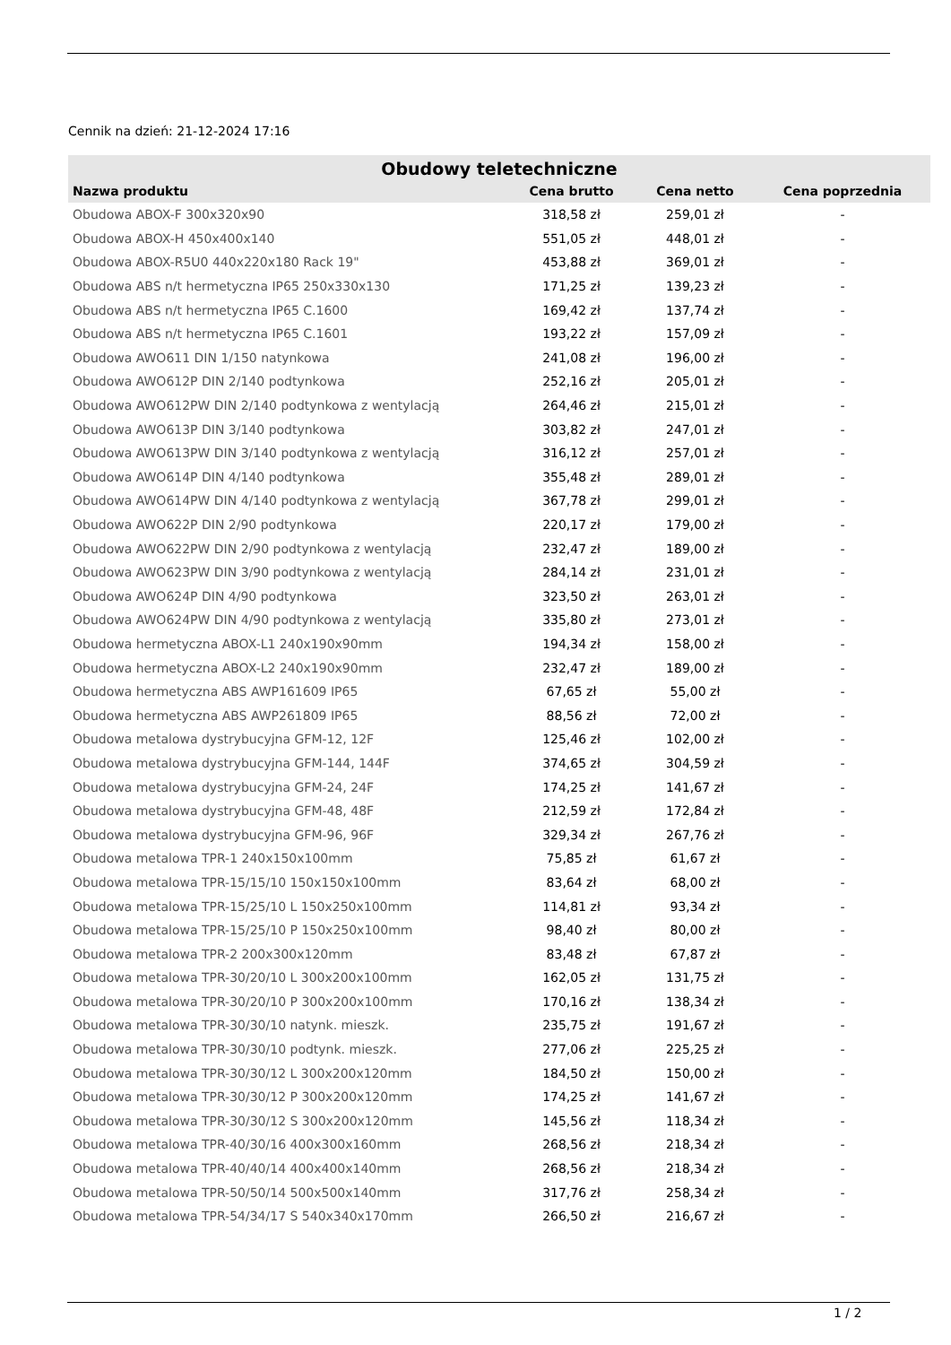Cennik na dzień: 21-12-2024 17:16
| Obudowy teletechniczne | | | |
| --- | --- | --- | --- |
| Nazwa produktu | Cena brutto | Cena netto | Cena poprzednia |
| Obudowa ABOX-F 300x320x90 | 318,58 zł | 259,01 zł | - |
| Obudowa ABOX-H 450x400x140 | 551,05 zł | 448,01 zł | - |
| Obudowa ABOX-R5U0 440x220x180 Rack 19" | 453,88 zł | 369,01 zł | - |
| Obudowa ABS n/t hermetyczna IP65 250x330x130 | 171,25 zł | 139,23 zł | - |
| Obudowa ABS n/t hermetyczna IP65 C.1600 | 169,42 zł | 137,74 zł | - |
| Obudowa ABS n/t hermetyczna IP65 C.1601 | 193,22 zł | 157,09 zł | - |
| Obudowa AWO611 DIN 1/150 natynkowa | 241,08 zł | 196,00 zł | - |
| Obudowa AWO612P DIN 2/140 podtynkowa | 252,16 zł | 205,01 zł | - |
| Obudowa AWO612PW DIN 2/140 podtynkowa z wentylacją | 264,46 zł | 215,01 zł | - |
| Obudowa AWO613P DIN 3/140 podtynkowa | 303,82 zł | 247,01 zł | - |
| Obudowa AWO613PW DIN 3/140 podtynkowa z wentylacją | 316,12 zł | 257,01 zł | - |
| Obudowa AWO614P DIN 4/140 podtynkowa | 355,48 zł | 289,01 zł | - |
| Obudowa AWO614PW DIN 4/140 podtynkowa z wentylacją | 367,78 zł | 299,01 zł | - |
| Obudowa AWO622P DIN 2/90 podtynkowa | 220,17 zł | 179,00 zł | - |
| Obudowa AWO622PW DIN 2/90 podtynkowa z wentylacją | 232,47 zł | 189,00 zł | - |
| Obudowa AWO623PW DIN 3/90 podtynkowa z wentylacją | 284,14 zł | 231,01 zł | - |
| Obudowa AWO624P DIN 4/90 podtynkowa | 323,50 zł | 263,01 zł | - |
| Obudowa AWO624PW DIN 4/90 podtynkowa z wentylacją | 335,80 zł | 273,01 zł | - |
| Obudowa hermetyczna ABOX-L1 240x190x90mm | 194,34 zł | 158,00 zł | - |
| Obudowa hermetyczna ABOX-L2 240x190x90mm | 232,47 zł | 189,00 zł | - |
| Obudowa hermetyczna ABS AWP161609 IP65 | 67,65 zł | 55,00 zł | - |
| Obudowa hermetyczna ABS AWP261809 IP65 | 88,56 zł | 72,00 zł | - |
| Obudowa metalowa dystrybucyjna GFM-12, 12F | 125,46 zł | 102,00 zł | - |
| Obudowa metalowa dystrybucyjna GFM-144, 144F | 374,65 zł | 304,59 zł | - |
| Obudowa metalowa dystrybucyjna GFM-24, 24F | 174,25 zł | 141,67 zł | - |
| Obudowa metalowa dystrybucyjna GFM-48, 48F | 212,59 zł | 172,84 zł | - |
| Obudowa metalowa dystrybucyjna GFM-96, 96F | 329,34 zł | 267,76 zł | - |
| Obudowa metalowa TPR-1 240x150x100mm | 75,85 zł | 61,67 zł | - |
| Obudowa metalowa TPR-15/15/10 150x150x100mm | 83,64 zł | 68,00 zł | - |
| Obudowa metalowa TPR-15/25/10 L 150x250x100mm | 114,81 zł | 93,34 zł | - |
| Obudowa metalowa TPR-15/25/10 P 150x250x100mm | 98,40 zł | 80,00 zł | - |
| Obudowa metalowa TPR-2 200x300x120mm | 83,48 zł | 67,87 zł | - |
| Obudowa metalowa TPR-30/20/10 L 300x200x100mm | 162,05 zł | 131,75 zł | - |
| Obudowa metalowa TPR-30/20/10 P 300x200x100mm | 170,16 zł | 138,34 zł | - |
| Obudowa metalowa TPR-30/30/10 natynk. mieszk. | 235,75 zł | 191,67 zł | - |
| Obudowa metalowa TPR-30/30/10 podtynk. mieszk. | 277,06 zł | 225,25 zł | - |
| Obudowa metalowa TPR-30/30/12 L 300x200x120mm | 184,50 zł | 150,00 zł | - |
| Obudowa metalowa TPR-30/30/12 P 300x200x120mm | 174,25 zł | 141,67 zł | - |
| Obudowa metalowa TPR-30/30/12 S 300x200x120mm | 145,56 zł | 118,34 zł | - |
| Obudowa metalowa TPR-40/30/16 400x300x160mm | 268,56 zł | 218,34 zł | - |
| Obudowa metalowa TPR-40/40/14 400x400x140mm | 268,56 zł | 218,34 zł | - |
| Obudowa metalowa TPR-50/50/14 500x500x140mm | 317,76 zł | 258,34 zł | - |
| Obudowa metalowa TPR-54/34/17 S 540x340x170mm | 266,50 zł | 216,67 zł | - |
1 / 2